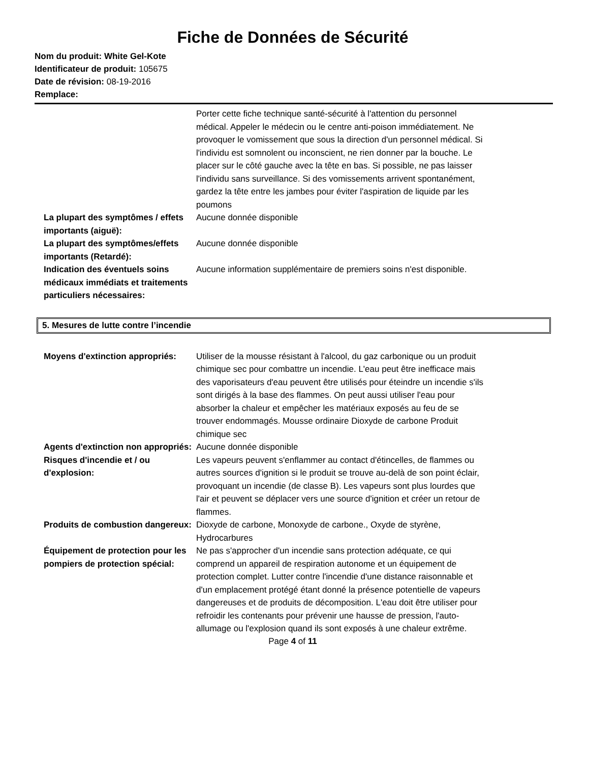Fiche de Données de Sécurité
Nom du produit: White Gel-Kote
Identificateur de produit: 105675
Date de révision: 08-19-2016
Remplace:
Porter cette fiche technique santé-sécurité à l'attention du personnel médical. Appeler le médecin ou le centre anti-poison immédiatement. Ne provoquer le vomissement que sous la direction d'un personnel médical. Si l'individu est somnolent ou inconscient, ne rien donner par la bouche. Le placer sur le côté gauche avec la tête en bas. Si possible, ne pas laisser l'individu sans surveillance. Si des vomissements arrivent spontanément, gardez la tête entre les jambes pour éviter l'aspiration de liquide par les poumons
La plupart des symptômes / effets importants (aiguë):
Aucune donnée disponible
La plupart des symptômes/effets importants (Retardé):
Aucune donnée disponible
Indication des éventuels soins médicaux immédiats et traitements particuliers nécessaires:
Aucune information supplémentaire de premiers soins n'est disponible.
5. Mesures de lutte contre l’incendie
Moyens d'extinction appropriés:
Utiliser de la mousse résistant à l'alcool, du gaz carbonique ou un produit chimique sec pour combattre un incendie. L'eau peut être inefficace mais des vaporisateurs d'eau peuvent être utilisés pour éteindre un incendie s'ils sont dirigés à la base des flammes. On peut aussi utiliser l'eau pour absorber la chaleur et empêcher les matériaux exposés au feu de se trouver endommagés. Mousse ordinaire Dioxyde de carbone Produit chimique sec
Agents d'extinction non appropriés:
Aucune donnée disponible
Risques d'incendie et / ou d'explosion:
Les vapeurs peuvent s'enflammer au contact d'étincelles, de flammes ou autres sources d'ignition si le produit se trouve au-delà de son point éclair, provoquant un incendie (de classe B). Les vapeurs sont plus lourdes que l'air et peuvent se déplacer vers une source d'ignition et créer un retour de flammes.
Produits de combustion dangereux:
Dioxyde de carbone, Monoxyde de carbone., Oxyde de styrène, Hydrocarbures
Équipement de protection pour les pompiers de protection spécial:
Ne pas s'approcher d'un incendie sans protection adéquate, ce qui comprend un appareil de respiration autonome et un équipement de protection complet. Lutter contre l'incendie d'une distance raisonnable et d'un emplacement protégé étant donné la présence potentielle de vapeurs dangereuses et de produits de décomposition. L'eau doit être utiliser pour refroidir les contenants pour prévenir une hausse de pression, l'auto-allumage ou l'explosion quand ils sont exposés à une chaleur extrême.
Page 4 of 11